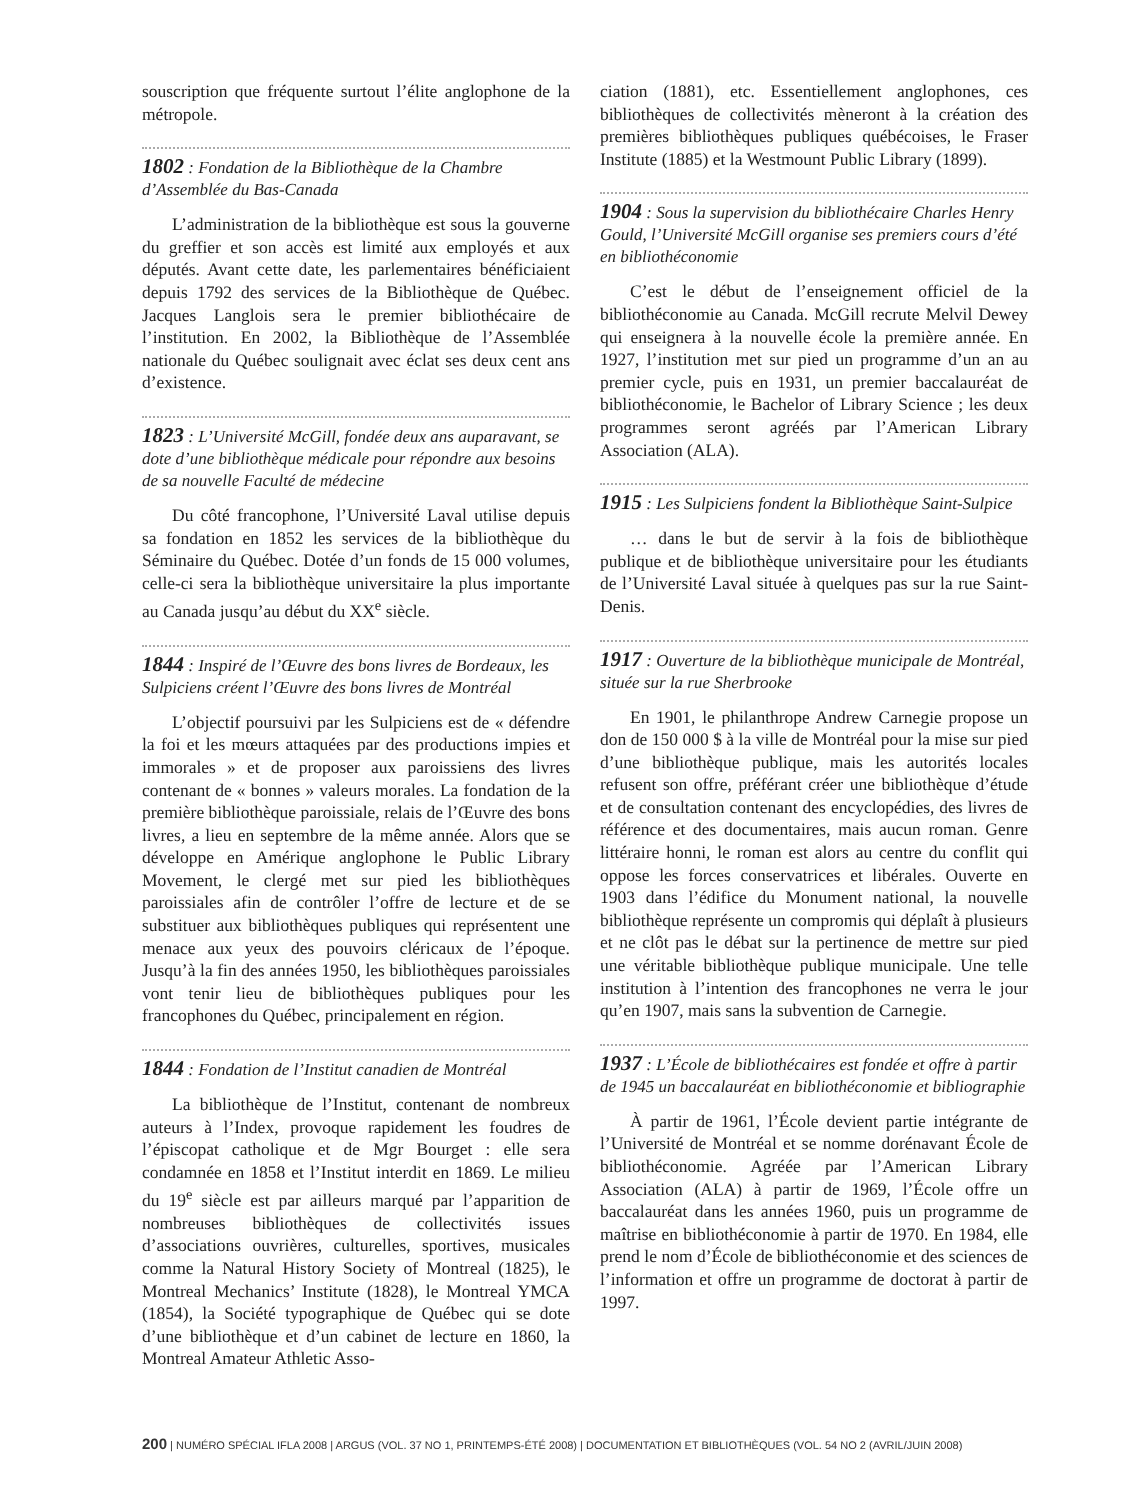souscription que fréquente surtout l’élite anglophone de la métropole.
1802 : Fondation de la Bibliothèque de la Chambre d’Assemblée du Bas-Canada
L’administration de la bibliothèque est sous la gouverne du greffier et son accès est limité aux employés et aux députés. Avant cette date, les parlementaires bénéficiaient depuis 1792 des services de la Bibliothèque de Québec. Jacques Langlois sera le premier bibliothécaire de l’institution. En 2002, la Bibliothèque de l’Assemblée nationale du Québec soulignait avec éclat ses deux cent ans d’existence.
1823 : L’Université McGill, fondée deux ans auparavant, se dote d’une bibliothèque médicale pour répondre aux besoins de sa nouvelle Faculté de médecine
Du côté francophone, l’Université Laval utilise depuis sa fondation en 1852 les services de la bibliothèque du Séminaire du Québec. Dotée d’un fonds de 15 000 volumes, celle-ci sera la bibliothèque universitaire la plus importante au Canada jusqu’au début du XX<sup>e</sup> siècle.
1844 : Inspiré de l’Œuvre des bons livres de Bordeaux, les Sulpiciens créent l’Œuvre des bons livres de Montréal
L’objectif poursuivi par les Sulpiciens est de « défendre la foi et les mœurs attaquées par des productions impies et immorales » et de proposer aux paroissiens des livres contenant de « bonnes » valeurs morales. La fondation de la première bibliothèque paroissiale, relais de l’Œuvre des bons livres, a lieu en septembre de la même année. Alors que se développe en Amérique anglophone le Public Library Movement, le clergé met sur pied les bibliothèques paroissiales afin de contrôler l’offre de lecture et de se substituer aux bibliothèques publiques qui représentent une menace aux yeux des pouvoirs cléricaux de l’époque. Jusqu’à la fin des années 1950, les bibliothèques paroissiales vont tenir lieu de bibliothèques publiques pour les francophones du Québec, principalement en région.
1844 : Fondation de l’Institut canadien de Montréal
La bibliothèque de l’Institut, contenant de nombreux auteurs à l’Index, provoque rapidement les foudres de l’épiscopat catholique et de Mgr Bourget : elle sera condamnée en 1858 et l’Institut interdit en 1869. Le milieu du 19<sup>e</sup> siècle est par ailleurs marqué par l’apparition de nombreuses bibliothèques de collectivités issues d’associations ouvrières, culturelles, sportives, musicales comme la Natural History Society of Montreal (1825), le Montreal Mechanics’ Institute (1828), le Montreal YMCA (1854), la Société typographique de Québec qui se dote d’une bibliothèque et d’un cabinet de lecture en 1860, la Montreal Amateur Athletic Asso-
ciation (1881), etc. Essentiellement anglophones, ces bibliothèques de collectivités mèneront à la création des premières bibliothèques publiques québécoises, le Fraser Institute (1885) et la Westmount Public Library (1899).
1904 : Sous la supervision du bibliothécaire Charles Henry Gould, l’Université McGill organise ses premiers cours d’été en bibliothéconomie
C’est le début de l’enseignement officiel de la bibliothéconomie au Canada. McGill recrute Melvil Dewey qui enseignera à la nouvelle école la première année. En 1927, l’institution met sur pied un programme d’un an au premier cycle, puis en 1931, un premier baccalauréat de bibliothéconomie, le Bachelor of Library Science ; les deux programmes seront agréés par l’American Library Association (ALA).
1915 : Les Sulpiciens fondent la Bibliothèque Saint-Sulpice
… dans le but de servir à la fois de bibliothèque publique et de bibliothèque universitaire pour les étudiants de l’Université Laval située à quelques pas sur la rue Saint-Denis.
1917 : Ouverture de la bibliothèque municipale de Montréal, située sur la rue Sherbrooke
En 1901, le philanthrope Andrew Carnegie propose un don de 150 000 $ à la ville de Montréal pour la mise sur pied d’une bibliothèque publique, mais les autorités locales refusent son offre, préférant créer une bibliothèque d’étude et de consultation contenant des encyclopédies, des livres de référence et des documentaires, mais aucun roman. Genre littéraire honni, le roman est alors au centre du conflit qui oppose les forces conservatrices et libérales. Ouverte en 1903 dans l’édifice du Monument national, la nouvelle bibliothèque représente un compromis qui déplaît à plusieurs et ne clôt pas le débat sur la pertinence de mettre sur pied une véritable bibliothèque publique municipale. Une telle institution à l’intention des francophones ne verra le jour qu’en 1907, mais sans la subvention de Carnegie.
1937 : L’École de bibliothécaires est fondée et offre à partir de 1945 un baccalauréat en bibliothéconomie et bibliographie
À partir de 1961, l’École devient partie intégrante de l’Université de Montréal et se nomme dorénavant École de bibliothéconomie. Agréée par l’American Library Association (ALA) à partir de 1969, l’École offre un baccalauréat dans les années 1960, puis un programme de maîtrise en bibliothéconomie à partir de 1970. En 1984, elle prend le nom d’École de bibliothéconomie et des sciences de l’information et offre un programme de doctorat à partir de 1997.
200 | NUMÉRO SPÉCIAL IFLA 2008 | ARGUS (VOL. 37 NO 1, PRINTEMPS-ÉTÉ 2008) | DOCUMENTATION ET BIBLIOTHÈQUES (VOL. 54 NO 2 (AVRIL/JUIN 2008)